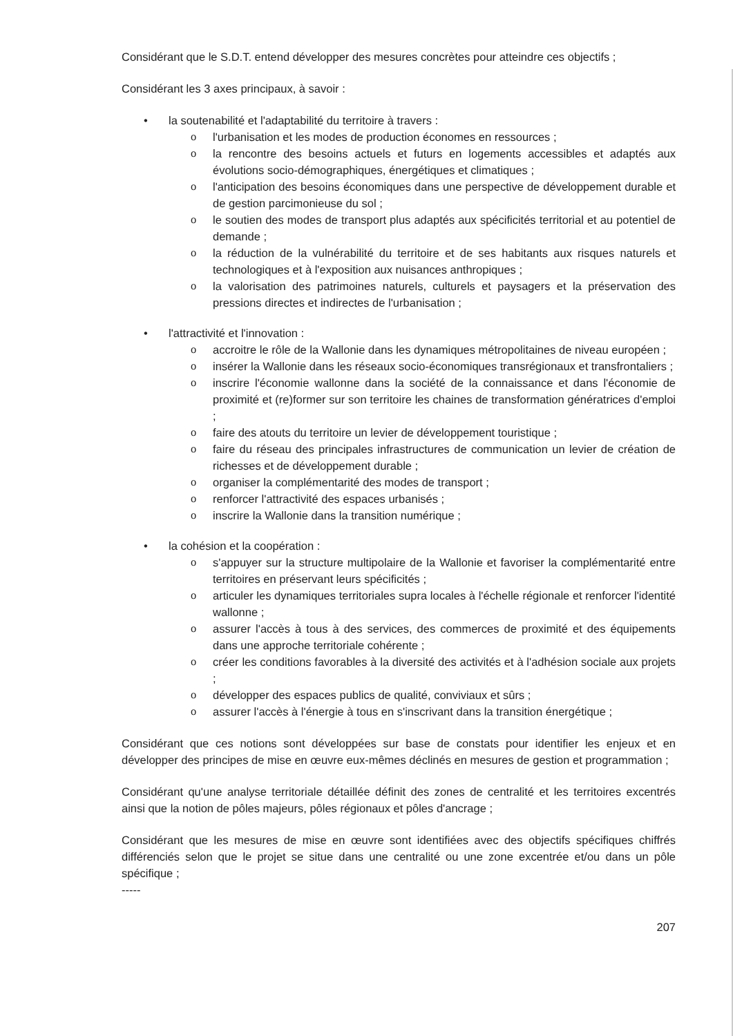Considérant que le S.D.T. entend développer des mesures concrètes pour atteindre ces objectifs ;
Considérant les 3 axes principaux, à savoir :
• la soutenabilité et l'adaptabilité du territoire à travers :
o l'urbanisation et les modes de production économes en ressources ;
o la rencontre des besoins actuels et futurs en logements accessibles et adaptés aux évolutions socio-démographiques, énergétiques et climatiques ;
o l'anticipation des besoins économiques dans une perspective de développement durable et de gestion parcimonieuse du sol ;
o le soutien des modes de transport plus adaptés aux spécificités territorial et au potentiel de demande ;
o la réduction de la vulnérabilité du territoire et de ses habitants aux risques naturels et technologiques et à l'exposition aux nuisances anthropiques ;
o la valorisation des patrimoines naturels, culturels et paysagers et la préservation des pressions directes et indirectes de l'urbanisation ;
• l'attractivité et l'innovation :
o accroitre le rôle de la Wallonie dans les dynamiques métropolitaines de niveau européen ;
o insérer la Wallonie dans les réseaux socio-économiques transrégionaux et transfrontaliers ;
o inscrire l'économie wallonne dans la société de la connaissance et dans l'économie de proximité et (re)former sur son territoire les chaines de transformation génératrices d'emploi ;
o faire des atouts du territoire un levier de développement touristique ;
o faire du réseau des principales infrastructures de communication un levier de création de richesses et de développement durable ;
o organiser la complémentarité des modes de transport ;
o renforcer l'attractivité des espaces urbanisés ;
o inscrire la Wallonie dans la transition numérique ;
• la cohésion et la coopération :
o s'appuyer sur la structure multipolaire de la Wallonie et favoriser la complémentarité entre territoires en préservant leurs spécificités ;
o articuler les dynamiques territoriales supra locales à l'échelle régionale et renforcer l'identité wallonne ;
o assurer l'accès à tous à des services, des commerces de proximité et des équipements dans une approche territoriale cohérente ;
o créer les conditions favorables à la diversité des activités et à l'adhésion sociale aux projets ;
o développer des espaces publics de qualité, conviviaux et sûrs ;
o assurer l'accès à l'énergie à tous en s'inscrivant dans la transition énergétique ;
Considérant que ces notions sont développées sur base de constats pour identifier les enjeux et en développer des principes de mise en œuvre eux-mêmes déclinés en mesures de gestion et programmation ;
Considérant qu'une analyse territoriale détaillée définit des zones de centralité et les territoires excentrés ainsi que la notion de pôles majeurs, pôles régionaux et pôles d'ancrage ;
Considérant que les mesures de mise en œuvre sont identifiées avec des objectifs spécifiques chiffrés différenciés selon que le projet se situe dans une centralité ou une zone excentrée et/ou dans un pôle spécifique ;
-----
207